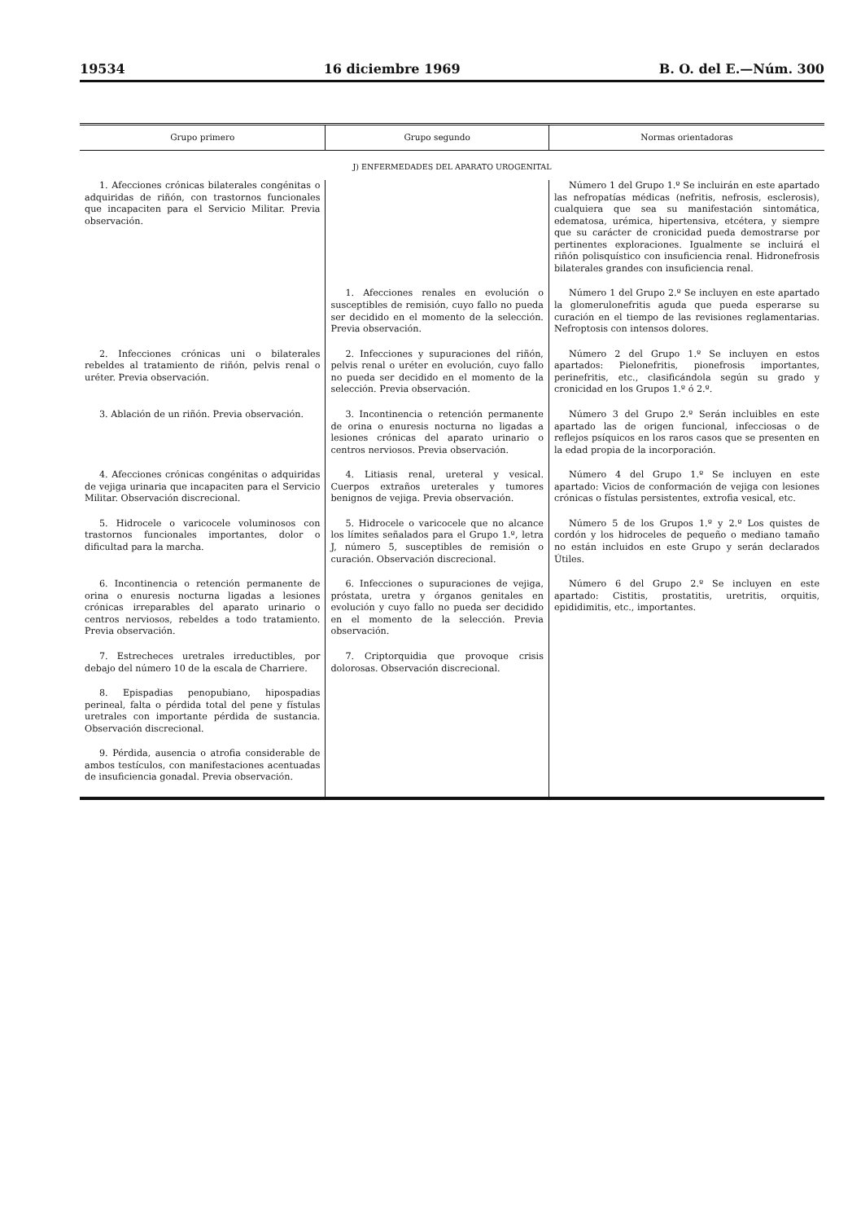19534 16 diciembre 1969 B. O. del E.—Núm. 300
| Grupo primero | Grupo segundo | Normas orientadoras |
| --- | --- | --- |
| J) ENFERMEDADES DEL APARATO UROGENITAL | | |
| 1. Afecciones crónicas bilaterales congénitas o adquiridas de riñón, con trastornos funcionales que incapaciten para el Servicio Militar. Previa observación. | | Número 1 del Grupo 1.º Se incluirán en este apartado las nefropatías médicas (nefritis, nefrosis, esclerosis), cualquiera que sea su manifestación sintomática, edematosa, urémica, hipertensiva, etcétera, y siempre que su carácter de cronicidad pueda demostrarse por pertinentes exploraciones. Igualmente se incluirá el riñón polisquístico con insuficiencia renal. Hidronefrosis bilaterales grandes con insuficiencia renal. |
| | 1. Afecciones renales en evolución o susceptibles de remisión, cuyo fallo no pueda ser decidido en el momento de la selección. Previa observación. | Número 1 del Grupo 2.º Se incluyen en este apartado la glomerulonefritis aguda que pueda esperarse su curación en el tiempo de las revisiones reglamentarias. Nefroptosis con intensos dolores. |
| 2. Infecciones crónicas uni o bilaterales rebeldes al tratamiento de riñón, pelvis renal o uréter. Previa observación. | 2. Infecciones y supuraciones del riñón, pelvis renal o uréter en evolución, cuyo fallo no pueda ser decidido en el momento de la selección. Previa observación. | Número 2 del Grupo 1.º Se incluyen en estos apartados: Pielonefritis, pionefrosis importantes, perinefritis, etc., clasificándola según su grado y cronicidad en los Grupos 1.º ó 2.º. |
| 3. Ablación de un riñón. Previa observación. | 3. Incontinencia o retención permanente de orina o enuresis nocturna no ligadas a lesiones crónicas del aparato urinario o centros nerviosos. Previa observación. | Número 3 del Grupo 2.º Serán incluibles en este apartado las de origen funcional, infecciosas o de reflejos psíquicos en los raros casos que se presenten en la edad propia de la incorporación. |
| 4. Afecciones crónicas congénitas o adquiridas de vejiga urinaria que incapaciten para el Servicio Militar. Observación discrecional. | 4. Litiasis renal, ureteral y vesical. Cuerpos extraños ureterales y tumores benignos de vejiga. Previa observación. | Número 4 del Grupo 1.º Se incluyen en este apartado: Vicios de conformación de vejiga con lesiones crónicas o fístulas persistentes, extrofia vesical, etc. |
| 5. Hidrocele o varicocele voluminosos con trastornos funcionales importantes, dolor o dificultad para la marcha. | 5. Hidrocele o varicocele que no alcance los límites señalados para el Grupo 1.º, letra J, número 5, susceptibles de remisión o curación. Observación discrecional. | Número 5 de los Grupos 1.º y 2.º Los quistes de cordón y los hidroceles de pequeño o mediano tamaño no están incluidos en este Grupo y serán declarados Útiles. |
| 6. Incontinencia o retención permanente de orina o enuresis nocturna ligadas a lesiones crónicas irreparables del aparato urinario o centros nerviosos, rebeldes a todo tratamiento. Previa observación. | 6. Infecciones o supuraciones de vejiga, próstata, uretra y órganos genitales en evolución y cuyo fallo no pueda ser decidido en el momento de la selección. Previa observación. | Número 6 del Grupo 2.º Se incluyen en este apartado: Cistitis, prostatitis, uretritis, orquitis, epididimitis, etc., importantes. |
| 7. Estrecheces uretrales irreductibles, por debajo del número 10 de la escala de Charriere. | 7. Criptorquidia que provoque crisis dolorosas. Observación discrecional. | |
| 8. Epispadias penopubiano, hipospadias perineal, falta o pérdida total del pene y fístulas uretrales con importante pérdida de sustancia. Observación discrecional. | | |
| 9. Pérdida, ausencia o atrofia considerable de ambos testículos, con manifestaciones acentuadas de insuficiencia gonadal. Previa observación. | | |